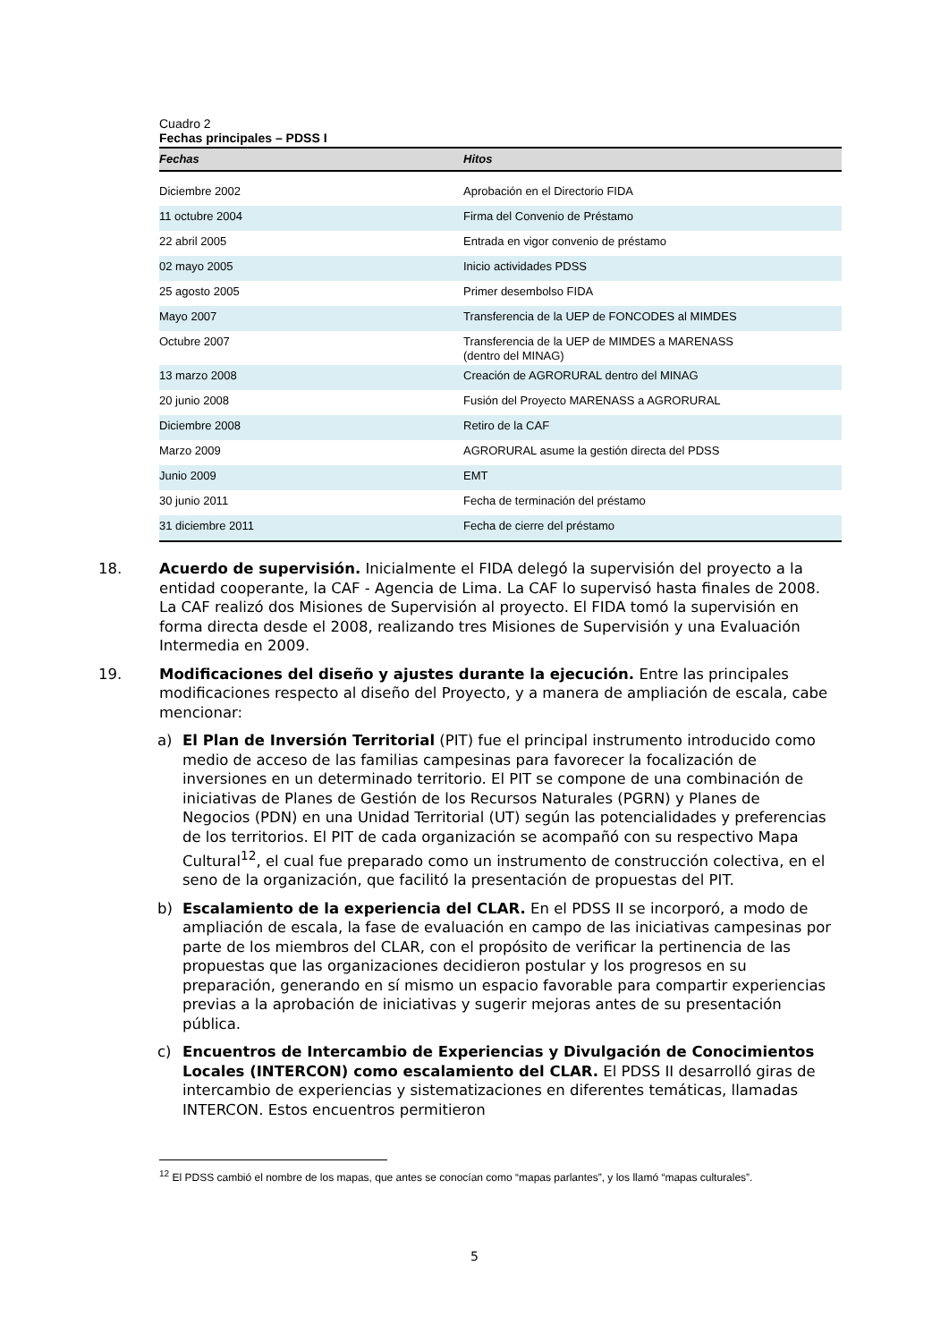Cuadro 2
Fechas principales – PDSS I
| Fechas | Hitos |
| --- | --- |
| Diciembre 2002 | Aprobación en el Directorio FIDA |
| 11 octubre 2004 | Firma del Convenio de Préstamo |
| 22 abril 2005 | Entrada en vigor convenio de préstamo |
| 02 mayo 2005 | Inicio actividades PDSS |
| 25 agosto 2005 | Primer desembolso FIDA |
| Mayo 2007 | Transferencia de la UEP de FONCODES al MIMDES |
| Octubre 2007 | Transferencia de la UEP de MIMDES a MARENASS (dentro del MINAG) |
| 13 marzo 2008 | Creación de AGRORURAL dentro del MINAG |
| 20 junio 2008 | Fusión del Proyecto MARENASS a AGRORURAL |
| Diciembre 2008 | Retiro de la CAF |
| Marzo 2009 | AGRORURAL asume la gestión directa del PDSS |
| Junio 2009 | EMT |
| 30 junio 2011 | Fecha de terminación del préstamo |
| 31 diciembre 2011 | Fecha de cierre del préstamo |
18. Acuerdo de supervisión. Inicialmente el FIDA delegó la supervisión del proyecto a la entidad cooperante, la CAF - Agencia de Lima. La CAF lo supervisó hasta finales de 2008. La CAF realizó dos Misiones de Supervisión al proyecto. El FIDA tomó la supervisión en forma directa desde el 2008, realizando tres Misiones de Supervisión y una Evaluación Intermedia en 2009.
19. Modificaciones del diseño y ajustes durante la ejecución. Entre las principales modificaciones respecto al diseño del Proyecto, y a manera de ampliación de escala, cabe mencionar:
a) El Plan de Inversión Territorial (PIT) fue el principal instrumento introducido como medio de acceso de las familias campesinas para favorecer la focalización de inversiones en un determinado territorio. El PIT se compone de una combinación de iniciativas de Planes de Gestión de los Recursos Naturales (PGRN) y Planes de Negocios (PDN) en una Unidad Territorial (UT) según las potencialidades y preferencias de los territorios. El PIT de cada organización se acompañó con su respectivo Mapa Cultural<sup>12</sup>, el cual fue preparado como un instrumento de construcción colectiva, en el seno de la organización, que facilitó la presentación de propuestas del PIT.
b) Escalamiento de la experiencia del CLAR. En el PDSS II se incorporó, a modo de ampliación de escala, la fase de evaluación en campo de las iniciativas campesinas por parte de los miembros del CLAR, con el propósito de verificar la pertinencia de las propuestas que las organizaciones decidieron postular y los progresos en su preparación, generando en sí mismo un espacio favorable para compartir experiencias previas a la aprobación de iniciativas y sugerir mejoras antes de su presentación pública.
c) Encuentros de Intercambio de Experiencias y Divulgación de Conocimientos Locales (INTERCON) como escalamiento del CLAR. El PDSS II desarrolló giras de intercambio de experiencias y sistematizaciones en diferentes temáticas, llamadas INTERCON. Estos encuentros permitieron
<sup>12</sup> El PDSS cambió el nombre de los mapas, que antes se conocían como “mapas parlantes”, y los llamó “mapas culturales”.
5